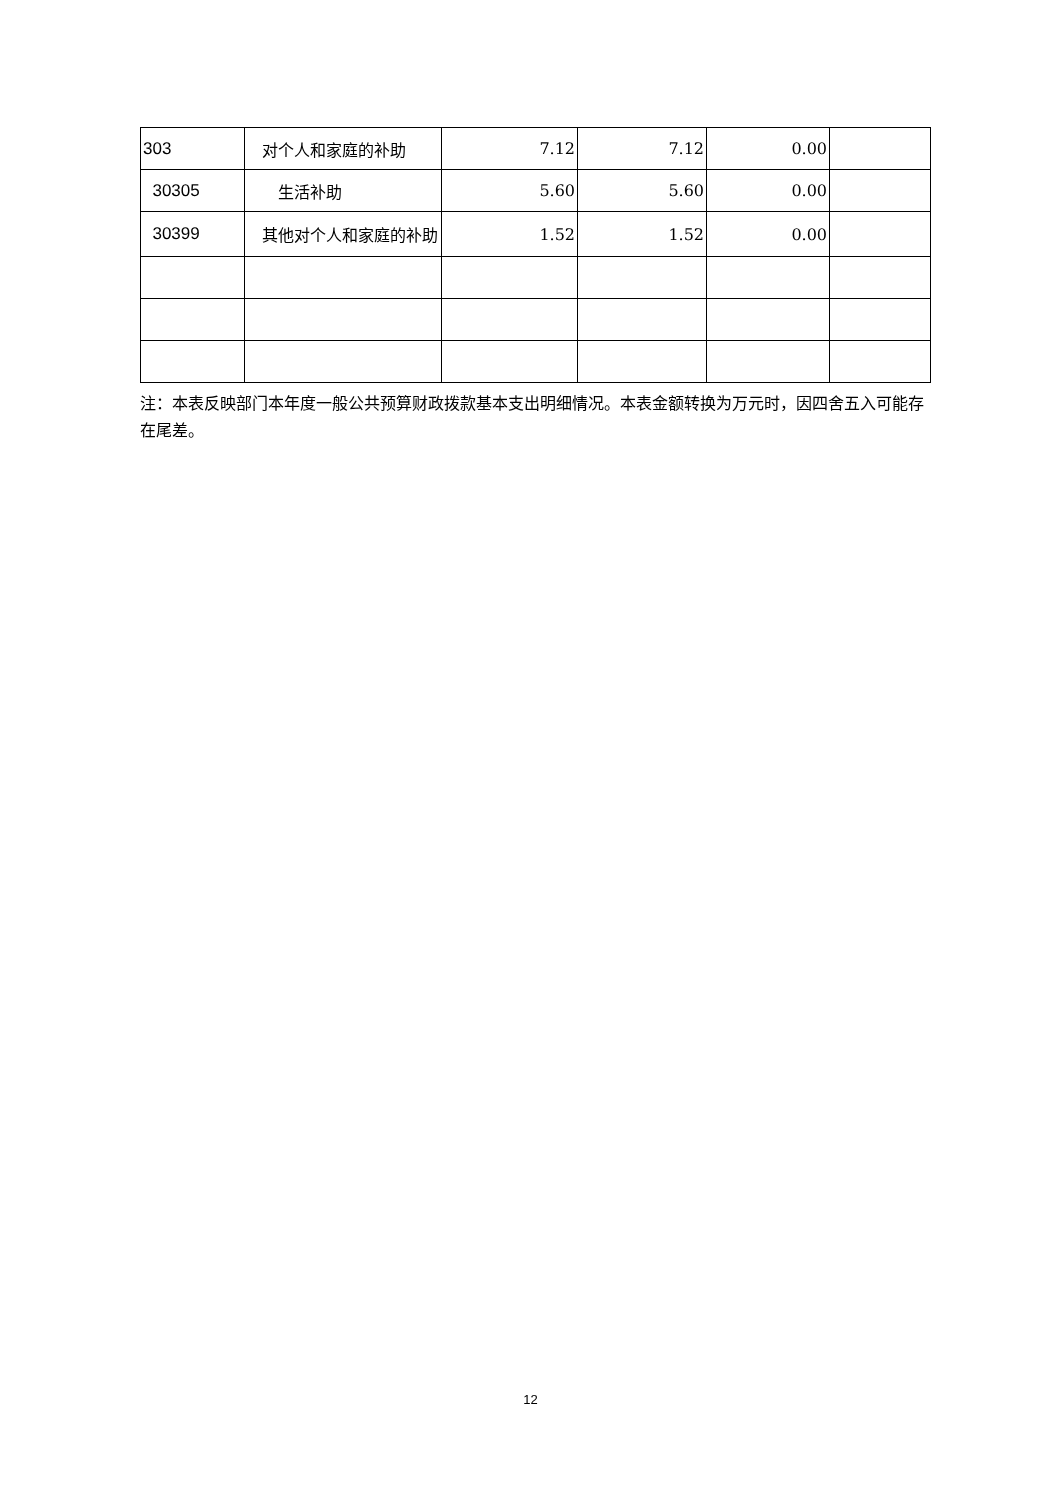| 303 | 对个人和家庭的补助 | 7.12 | 7.12 | 0.00 | |
| 30305 | 生活补助 | 5.60 | 5.60 | 0.00 | |
| 30399 | 其他对个人和家庭的补助 | 1.52 | 1.52 | 0.00 | |
注：本表反映部门本年度一般公共预算财政拨款基本支出明细情况。本表金额转换为万元时，因四舍五入可能存在尾差。
12